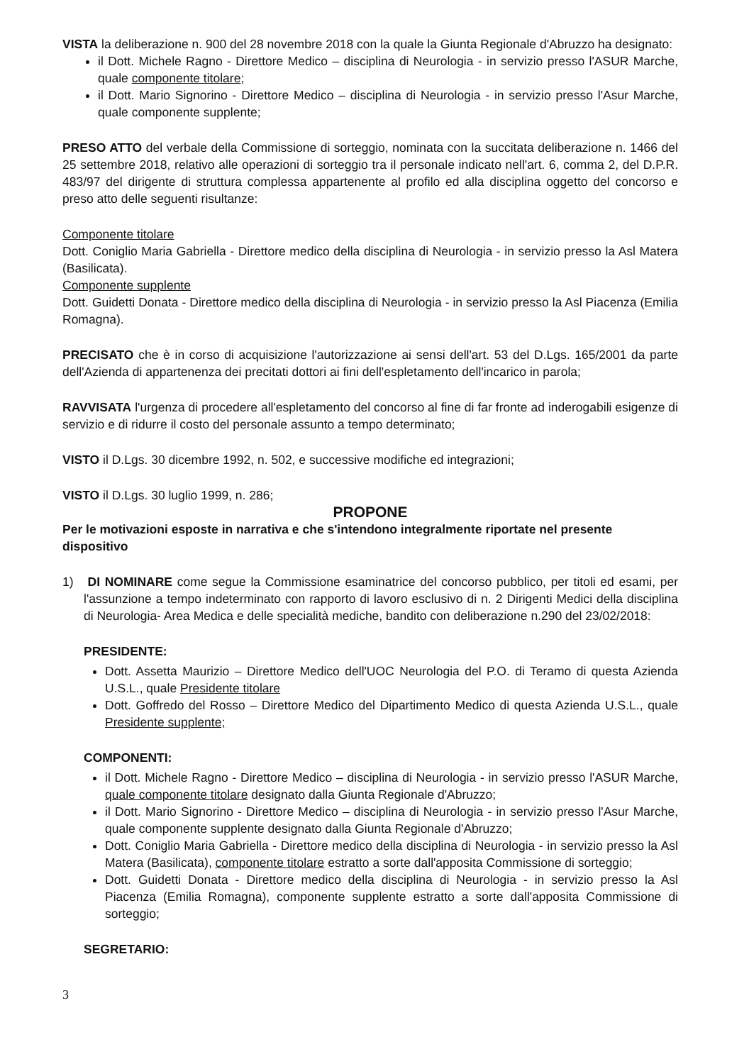VISTA la deliberazione n. 900 del 28 novembre 2018 con la quale la Giunta Regionale d'Abruzzo ha designato:
il Dott. Michele Ragno - Direttore Medico – disciplina di Neurologia - in servizio presso l'ASUR Marche, quale componente titolare;
il Dott. Mario Signorino - Direttore Medico – disciplina di Neurologia - in servizio presso l'Asur Marche, quale componente supplente;
PRESO ATTO del verbale della Commissione di sorteggio, nominata con la succitata deliberazione n. 1466 del 25 settembre 2018, relativo alle operazioni di sorteggio tra il personale indicato nell'art. 6, comma 2, del D.P.R. 483/97 del dirigente di struttura complessa appartenente al profilo ed alla disciplina oggetto del concorso e preso atto delle seguenti risultanze:
Componente titolare
Dott. Coniglio Maria Gabriella - Direttore medico della disciplina di Neurologia - in servizio presso la Asl Matera (Basilicata).
Componente supplente
Dott. Guidetti Donata - Direttore medico della disciplina di Neurologia - in servizio presso la Asl Piacenza (Emilia Romagna).
PRECISATO che è in corso di acquisizione l'autorizzazione ai sensi dell'art. 53 del D.Lgs. 165/2001 da parte dell'Azienda di appartenenza dei precitati dottori ai fini dell'espletamento dell'incarico in parola;
RAVVISATA l'urgenza di procedere all'espletamento del concorso al fine di far fronte ad inderogabili esigenze di servizio e di ridurre il costo del personale assunto a tempo determinato;
VISTO il D.Lgs. 30 dicembre 1992, n. 502, e successive modifiche ed integrazioni;
VISTO il D.Lgs. 30 luglio 1999, n. 286;
PROPONE
Per le motivazioni esposte in narrativa e che s'intendono integralmente riportate nel presente dispositivo
1) DI NOMINARE come segue la Commissione esaminatrice del concorso pubblico, per titoli ed esami, per l'assunzione a tempo indeterminato con rapporto di lavoro esclusivo di n. 2 Dirigenti Medici della disciplina di Neurologia- Area Medica e delle specialità mediche, bandito con deliberazione n.290 del 23/02/2018:
PRESIDENTE:
Dott. Assetta Maurizio – Direttore Medico dell'UOC Neurologia del P.O. di Teramo di questa Azienda U.S.L., quale Presidente titolare
Dott. Goffredo del Rosso – Direttore Medico del Dipartimento Medico di questa Azienda U.S.L., quale Presidente supplente;
COMPONENTI:
il Dott. Michele Ragno - Direttore Medico – disciplina di Neurologia - in servizio presso l'ASUR Marche, quale componente titolare designato dalla Giunta Regionale d'Abruzzo;
il Dott. Mario Signorino - Direttore Medico – disciplina di Neurologia - in servizio presso l'Asur Marche, quale componente supplente designato dalla Giunta Regionale d'Abruzzo;
Dott. Coniglio Maria Gabriella - Direttore medico della disciplina di Neurologia - in servizio presso la Asl Matera (Basilicata), componente titolare estratto a sorte dall'apposita Commissione di sorteggio;
Dott. Guidetti Donata - Direttore medico della disciplina di Neurologia - in servizio presso la Asl Piacenza (Emilia Romagna), componente supplente estratto a sorte dall'apposita Commissione di sorteggio;
SEGRETARIO:
3